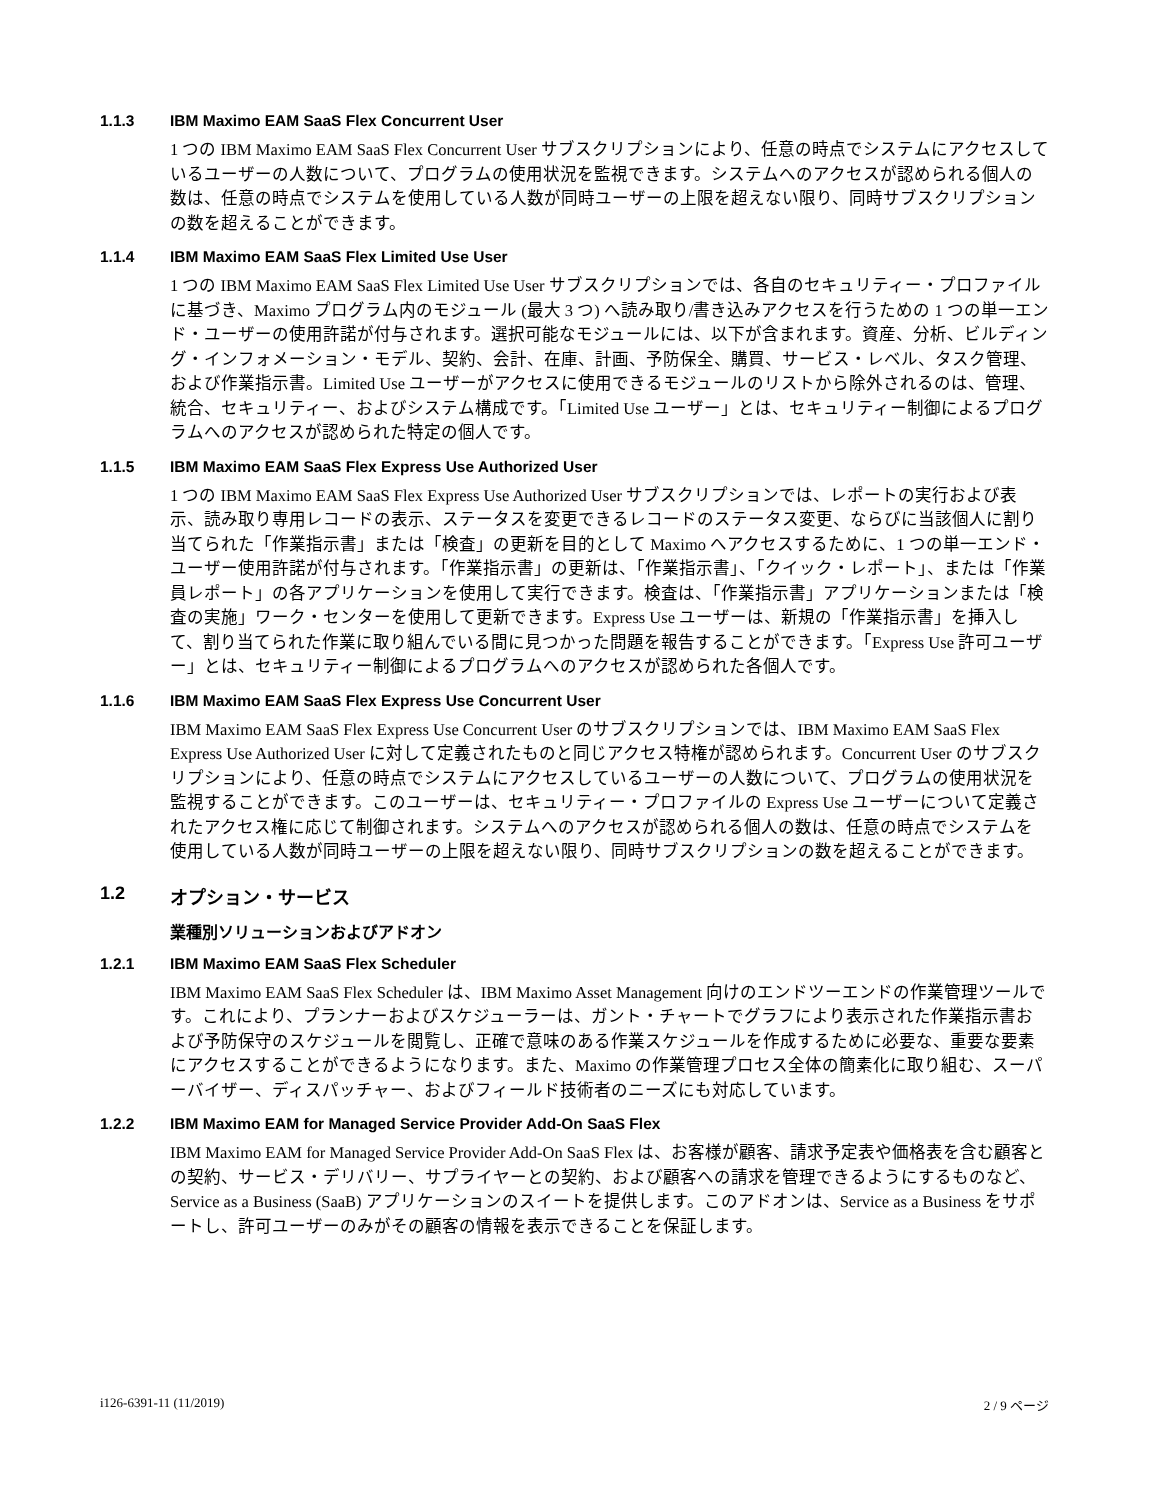1.1.3 IBM Maximo EAM SaaS Flex Concurrent User
1 つの IBM Maximo EAM SaaS Flex Concurrent User サブスクリプションにより、任意の時点でシステムにアクセスしているユーザーの人数について、プログラムの使用状況を監視できます。システムへのアクセスが認められる個人の数は、任意の時点でシステムを使用している人数が同時ユーザーの上限を超えない限り、同時サブスクリプションの数を超えることができます。
1.1.4 IBM Maximo EAM SaaS Flex Limited Use User
1 つの IBM Maximo EAM SaaS Flex Limited Use User サブスクリプションでは、各自のセキュリティー・プロファイルに基づき、Maximo プログラム内のモジュール (最大 3 つ) へ読み取り/書き込みアクセスを行うための 1 つの単一エンド・ユーザーの使用許諾が付与されます。選択可能なモジュールには、以下が含まれます。資産、分析、ビルディング・インフォメーション・モデル、契約、会計、在庫、計画、予防保全、購買、サービス・レベル、タスク管理、および作業指示書。Limited Use ユーザーがアクセスに使用できるモジュールのリストから除外されるのは、管理、統合、セキュリティー、およびシステム構成です。「Limited Use ユーザー」とは、セキュリティー制御によるプログラムへのアクセスが認められた特定の個人です。
1.1.5 IBM Maximo EAM SaaS Flex Express Use Authorized User
1 つの IBM Maximo EAM SaaS Flex Express Use Authorized User サブスクリプションでは、レポートの実行および表示、読み取り専用レコードの表示、ステータスを変更できるレコードのステータス変更、ならびに当該個人に割り当てられた「作業指示書」または「検査」の更新を目的として Maximo へアクセスするために、1 つの単一エンド・ユーザー使用許諾が付与されます。「作業指示書」の更新は、「作業指示書」、「クイック・レポート」、または「作業員レポート」の各アプリケーションを使用して実行できます。検査は、「作業指示書」アプリケーションまたは「検査の実施」ワーク・センターを使用して更新できます。Express Use ユーザーは、新規の「作業指示書」を挿入して、割り当てられた作業に取り組んでいる間に見つかった問題を報告することができます。「Express Use 許可ユーザー」とは、セキュリティー制御によるプログラムへのアクセスが認められた各個人です。
1.1.6 IBM Maximo EAM SaaS Flex Express Use Concurrent User
IBM Maximo EAM SaaS Flex Express Use Concurrent User のサブスクリプションでは、IBM Maximo EAM SaaS Flex Express Use Authorized User に対して定義されたものと同じアクセス特権が認められます。Concurrent User のサブスクリプションにより、任意の時点でシステムにアクセスしているユーザーの人数について、プログラムの使用状況を監視することができます。このユーザーは、セキュリティー・プロファイルの Express Use ユーザーについて定義されたアクセス権に応じて制御されます。システムへのアクセスが認められる個人の数は、任意の時点でシステムを使用している人数が同時ユーザーの上限を超えない限り、同時サブスクリプションの数を超えることができます。
1.2 オプション・サービス
業種別ソリューションおよびアドオン
1.2.1 IBM Maximo EAM SaaS Flex Scheduler
IBM Maximo EAM SaaS Flex Scheduler は、IBM Maximo Asset Management 向けのエンドツーエンドの作業管理ツールです。これにより、プランナーおよびスケジューラーは、ガント・チャートでグラフにより表示された作業指示書および予防保守のスケジュールを閲覧し、正確で意味のある作業スケジュールを作成するために必要な、重要な要素にアクセスすることができるようになります。また、Maximo の作業管理プロセス全体の簡素化に取り組む、スーパーバイザー、ディスパッチャー、およびフィールド技術者のニーズにも対応しています。
1.2.2 IBM Maximo EAM for Managed Service Provider Add-On SaaS Flex
IBM Maximo EAM for Managed Service Provider Add-On SaaS Flex は、お客様が顧客、請求予定表や価格表を含む顧客との契約、サービス・デリバリー、サプライヤーとの契約、および顧客への請求を管理できるようにするものなど、Service as a Business (SaaB) アプリケーションのスイートを提供します。このアドオンは、Service as a Business をサポートし、許可ユーザーのみがその顧客の情報を表示できることを保証します。
i126-6391-11 (11/2019) 2 / 9 ページ